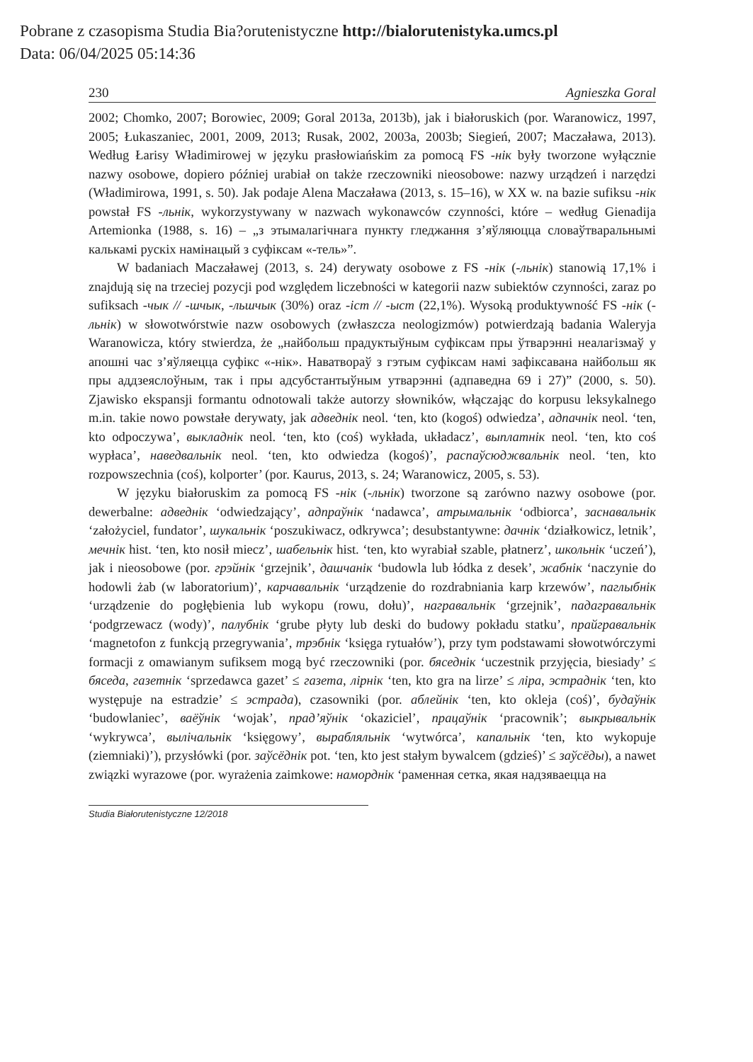Pobrane z czasopisma Studia Bia?orutenistyczne http://bialorutenistyka.umcs.pl
Data: 06/04/2025 05:14:36
230 Agnieszka Goral
2002; Chomko, 2007; Borowiec, 2009; Goral 2013a, 2013b), jak i białoruskich (por. Waranowicz, 1997, 2005; Łukaszaniec, 2001, 2009, 2013; Rusak, 2002, 2003a, 2003b; Siegień, 2007; Maczaława, 2013). Według Łarisy Władimirowej w języku prasłowiańskim za pomocą FS -нік były tworzone wyłącznie nazwy osobowe, dopiero później urabiał on także rzeczowniki nieosobowe: nazwy urządzeń i narzędzi (Władimirowa, 1991, s. 50). Jak podaje Alena Maczaława (2013, s. 15–16), w XX w. na bazie sufiksu -нік powstał FS -льнік, wykorzystywany w nazwach wykonawców czynności, które – według Gienadija Artemionka (1988, s. 16) – „з этымалагічнага пункту гледжання з’яўляюцца словаўтваральнымі калькамі рускіх намінацый з суфіксам «-тель»”.
W badaniach Maczaławej (2013, s. 24) derywaty osobowe z FS -нік (-льнік) stanowią 17,1% i znajdują się na trzeciej pozycji pod względem liczebności w kategorii nazw subiektów czynności, zaraz po sufiksach -чык // -шчык, -льшчык (30%) oraz -іст // -ыст (22,1%). Wysoką produktywność FS -нік (-льнік) w słowotwórstwie nazw osobowych (zwłaszcza neologizmów) potwierdzają badania Waleryja Waranowicza, który stwierdza, że „найбольш прадуктыўным суфіксам пры ўтварэнні неалагізмаў у апошні час з’яўляецца суфікс «-нік». Наватвораў з гэтым суфіксам намі зафіксавана найбольш як пры аддзеяслоўным, так і пры адсубстантыўным утварэнні (адпаведна 69 і 27)” (2000, s. 50). Zjawisko ekspansji formantu odnotowali także autorzy słowników, włączając do korpusu leksykalnego m.in. takie nowo powstałe derywaty, jak адведнік neol. ‘ten, kto (kogoś) odwiedza’, адпачнік neol. ‘ten, kto odpoczywa’, выкладнік neol. ‘ten, kto (coś) wykłada, układacz’, выплатнік neol. ‘ten, kto coś wypłaca’, наведвальнік neol. ‘ten, kto odwiedza (kogoś)’, распаўсюджвальнік neol. ‘ten, kto rozpowszechnia (coś), kolporter’ (por. Kaurus, 2013, s. 24; Waranowicz, 2005, s. 53).
W języku białoruskim za pomocą FS -нік (-льнік) tworzone są zarówno nazwy osobowe (por. dewerbalne: адведнік ‘odwiedzający’, адпраўнік ‘nadawca’, атрымальнік ‘odbiorca’, заснавальнік ‘założyciel, fundator’, шукальнік ‘poszukiwacz, odkrywca’; desubstantywne: дачнік ‘działkowicz, letnik’, мечнік hist. ‘ten, kto nosił miecz’, шабельнік hist. ‘ten, kto wyrabiał szable, płatnerz’, школьнік ‘uczeń’), jak i nieosobowe (por. грэйнік ‘grzejnik’, дашчанік ‘budowla lub łódka z desek’, жабнік ‘naczynie do hodowli żab (w laboratorium)’, карчавальнік ‘urządzenie do rozdrabniania karp krzewów’, паглыбнік ‘urządzenie do pogłębienia lub wykopu (rowu, dołu)’, награвальнік ‘grzejnik’, падагравальнік ‘podgrzewacz (wody)’, палубнік ‘grube płyty lub deski do budowy pokładu statku’, прайгравальнік ‘magnetofon z funkcją przegrywania’, трэбнік ‘księga rytuałów’), przy tym podstawami słowotwórczymi formacji z omawianym sufiksem mogą być rzeczowniki (por. бяседнік ‘uczestnik przyjęcia, biesiady’ ≤ бяседа, газетнік ‘sprzedawca gazet’ ≤ газета, лірнік ‘ten, kto gra na lirze’ ≤ ліра, эстраднік ‘ten, kto występuje na estradzie’ ≤ эстрада), czasowniki (por. аблейнік ‘ten, kto okleja (coś)’, будаўнік ‘budowlaniec’, ваёўнік ‘wojak’, прад’яўнік ‘okaziciel’, працаўнік ‘pracownik’; выкрывальнік ‘wykrywca’, вылічальнік ‘księgowy’, вырабляльнік ‘wytwórca’, капальнік ‘ten, kto wykopuje (ziemniaki)’), przysłówki (por. заўсёднік pot. ‘ten, kto jest stałym bywalcem (gdzieś)’ ≤ заўсёды), a nawet związki wyrazowe (por. wyrażenia zaimkowe: наморднік ‘раменная сетка, якая надзяваецца на
Studia Białorutenistyczne 12/2018